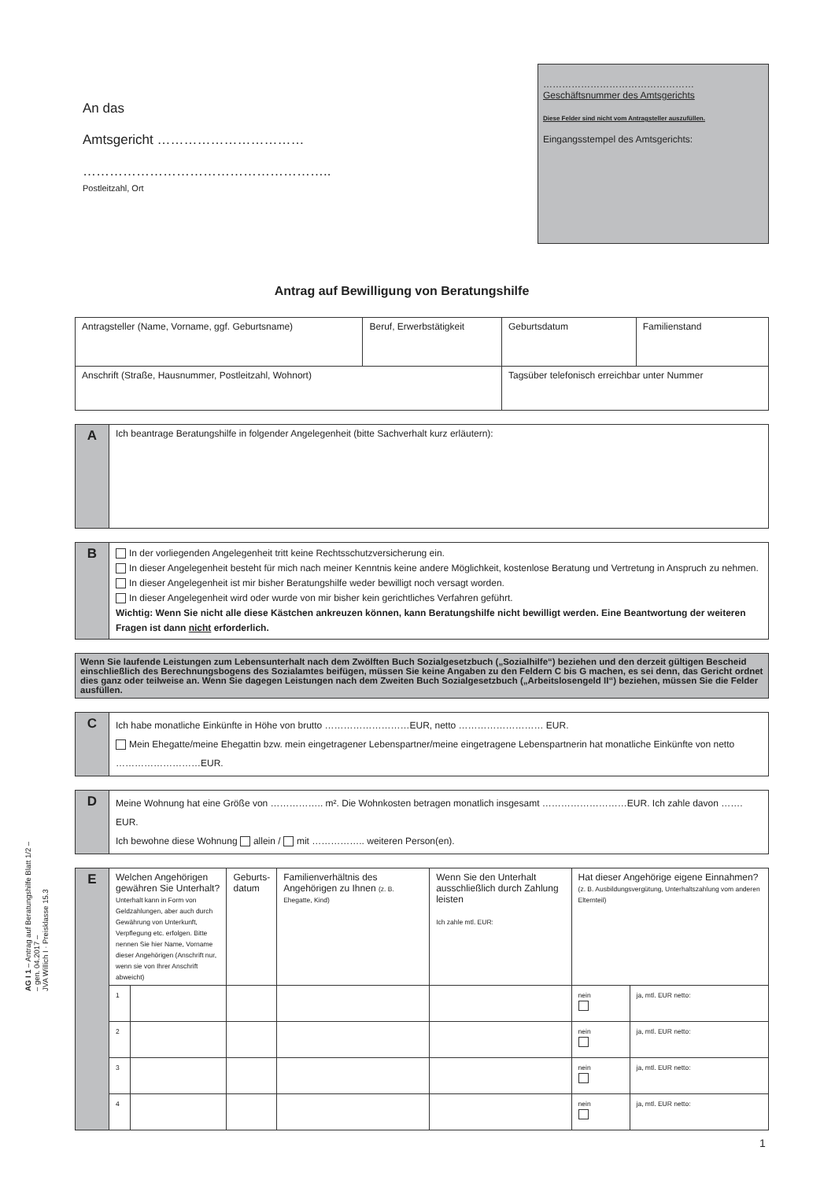An das
Amtsgericht ……………………………
………………………………………………..
Postleitzahl, Ort
…………………………………………
Geschäftsnummer des Amtsgerichts
Diese Felder sind nicht vom Antragsteller auszufüllen.
Eingangsstempel des Amtsgerichts:
Antrag auf Bewilligung von Beratungshilfe
| Antragsteller (Name, Vorname, ggf. Geburtsname) | Beruf, Erwerbstätigkeit | Geburtsdatum | Familienstand |
| Anschrift (Straße, Hausnummer, Postleitzahl, Wohnort) | | Tagsüber telefonisch erreichbar unter Nummer | |
| A | Ich beantrage Beratungshilfe in folgender Angelegenheit (bitte Sachverhalt kurz erläutern): |
| B | In der vorliegenden Angelegenheit tritt keine Rechtsschutzversicherung ein. In dieser Angelegenheit besteht für mich nach meiner Kenntnis keine andere Möglichkeit, kostenlose Beratung und Vertretung in Anspruch zu nehmen. In dieser Angelegenheit ist mir bisher Beratungshilfe weder bewilligt noch versagt worden. In dieser Angelegenheit wird oder wurde von mir bisher kein gerichtliches Verfahren geführt. Wichtig: Wenn Sie nicht alle diese Kästchen ankreuzen können, kann Beratungshilfe nicht bewilligt werden. Eine Beantwortung der weiteren Fragen ist dann nicht erforderlich. |
Wenn Sie laufende Leistungen zum Lebensunterhalt nach dem Zwölften Buch Sozialgesetzbuch („Sozialhilfe“) beziehen und den derzeit gültigen Bescheid einschließlich des Berechnungsbogens des Sozialamtes beifügen, müssen Sie keine Angaben zu den Feldern C bis G machen, es sei denn, das Gericht ordnet dies ganz oder teilweise an. Wenn Sie dagegen Leistungen nach dem Zweiten Buch Sozialgesetzbuch („Arbeitslosengeld II“) beziehen, müssen Sie die Felder ausfüllen.
| C | Ich habe monatliche Einkünfte in Höhe von brutto ………………………EUR, netto ……………………… EUR. Mein Ehegatte/meine Ehegattin bzw. mein eingetragener Lebenspartner/meine eingetragene Lebenspartnerin hat monatliche Einkünfte von netto ………………………EUR. |
| D | Meine Wohnung hat eine Größe von …………….. m². Die Wohnkosten betragen monatlich insgesamt ………………………EUR. Ich zahle davon ……. EUR. Ich bewohne diese Wohnung allein / mit …………….. weiteren Person(en). |
| E | Welchen Angehörigen gewähren Sie Unterhalt? Unterhalt kann in Form von Geldzahlungen, aber auch durch Gewährung von Unterkunft, Verpflegung etc. erfolgen. Bitte nennen Sie hier Name, Vorname dieser Angehörigen (Anschrift nur, wenn sie von Ihrer Anschrift abweicht) | | Geburts- datum | Familienverhältnis des Angehörigen zu Ihnen (z. B. Ehegatte, Kind) | Wenn Sie den Unterhalt ausschließlich durch Zahlung leisten Ich zahle mtl. EUR: | Hat dieser Angehörige eigene Einnahmen? (z. B. Ausbildungsvergütung, Unterhaltszahlung vom anderen Elternteil) | |
| | 1 | | | | | nein | ja, mtl. EUR netto: |
| | 2 | | | | | nein | ja, mtl. EUR netto: |
| | 3 | | | | | nein | ja, mtl. EUR netto: |
| | 4 | | | | | nein | ja, mtl. EUR netto: |
AG I 1 – Antrag auf Beratungshilfe Blatt 1/2 –
– gen. 04.2017 –
JVA Willich I · Preisklasse 15.3
1